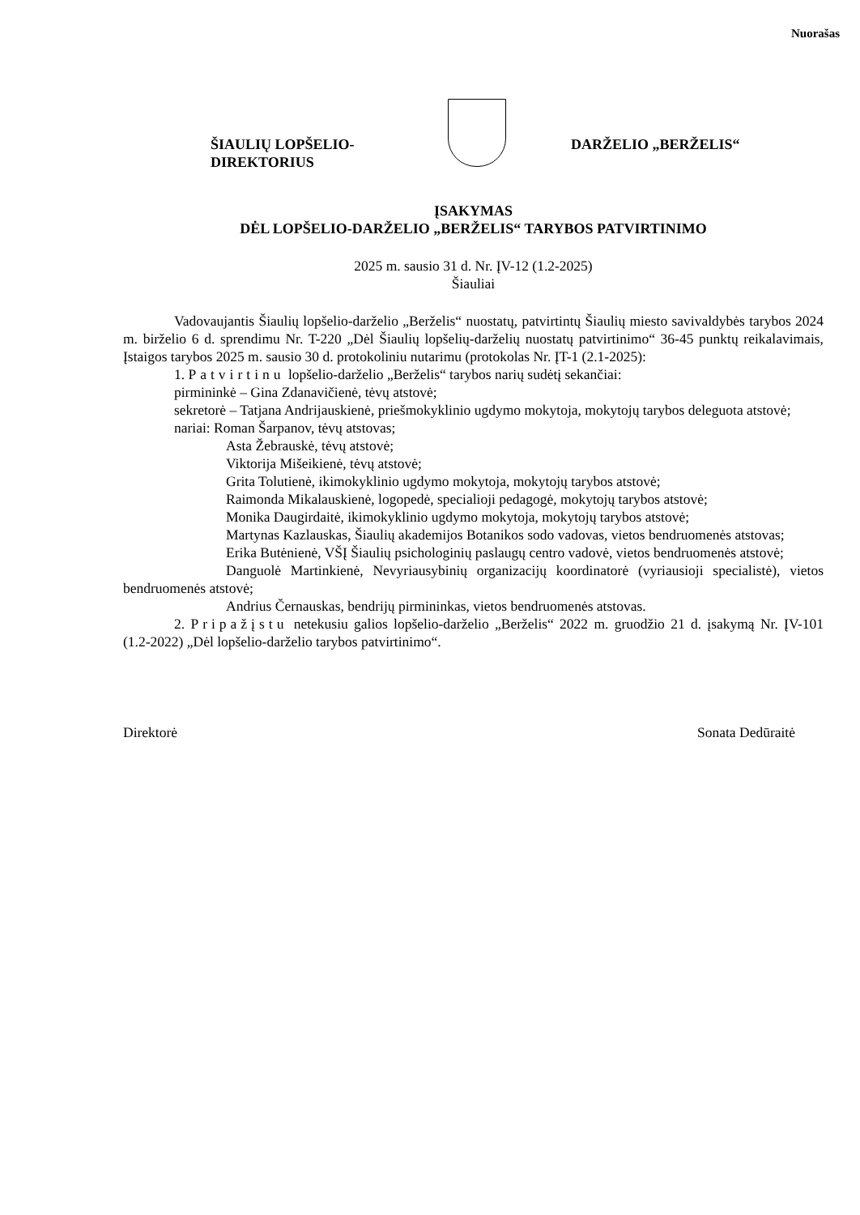Nuorašas
ŠIAULIŲ LOPŠELIO-
DIREKTORIUS
DARŽELIO „BERŽELIS“
ĮSAKYMAS
DĖL LOPŠELIO-DARŽELIO „BERŽELIS“ TARYBOS PATVIRTINIMO
2025 m. sausio 31 d. Nr. ĮV-12 (1.2-2025)
Šiauliai
Vadovaujantis Šiaulių lopšelio-darželio „Berželis“ nuostatų, patvirtintų Šiaulių miesto savivaldybės tarybos 2024 m. birželio 6 d. sprendimu Nr. T-220 „Dėl Šiaulių lopšelių-darželių nuostatų patvirtinimo“ 36-45 punktų reikalavimais, Įstaigos tarybos 2025 m. sausio 30 d. protokoliniu nutarimu (protokolas Nr. ĮT-1 (2.1-2025):
1. Patvirtinu lopšelio-darželio „Berželis“ tarybos narių sudėtį sekančiai:
pirmininkė – Gina Zdanavičienė, tėvų atstovė;
sekretorė – Tatjana Andrijauskienė, priešmokyklinio ugdymo mokytoja, mokytojų tarybos deleguota atstovė;
nariai: Roman Šarpanov, tėvų atstovas;
Asta Žebrauskė, tėvų atstovė;
Viktorija Mišeikienė, tėvų atstovė;
Grita Tolutienė, ikimokyklinio ugdymo mokytoja, mokytojų tarybos atstovė;
Raimonda Mikalauskienė, logopedė, specialioji pedagogė, mokytojų tarybos atstovė;
Monika Daugirdaitė, ikimokyklinio ugdymo mokytoja, mokytojų tarybos atstovė;
Martynas Kazlauskas, Šiaulių akademijos Botanikos sodo vadovas, vietos bendruomenės atstovas;
Erika Butėnienė, VŠĮ Šiaulių psichologinių paslaugų centro vadovė, vietos bendruomenės atstovė;
Danguolė Martinkienė, Nevyriausybinių organizacijų koordinatorė (vyriausioji specialistė), vietos bendruomenės atstovė;
Andrius Černauskas, bendrijų pirmininkas, vietos bendruomenės atstovas.
2. Pripažįstu netekusiu galios lopšelio-darželio „Berželis“ 2022 m. gruodžio 21 d. įsakymą Nr. ĮV-101 (1.2-2022) „Dėl lopšelio-darželio tarybos patvirtinimo“.
Direktorė Sonata Dedūraitė